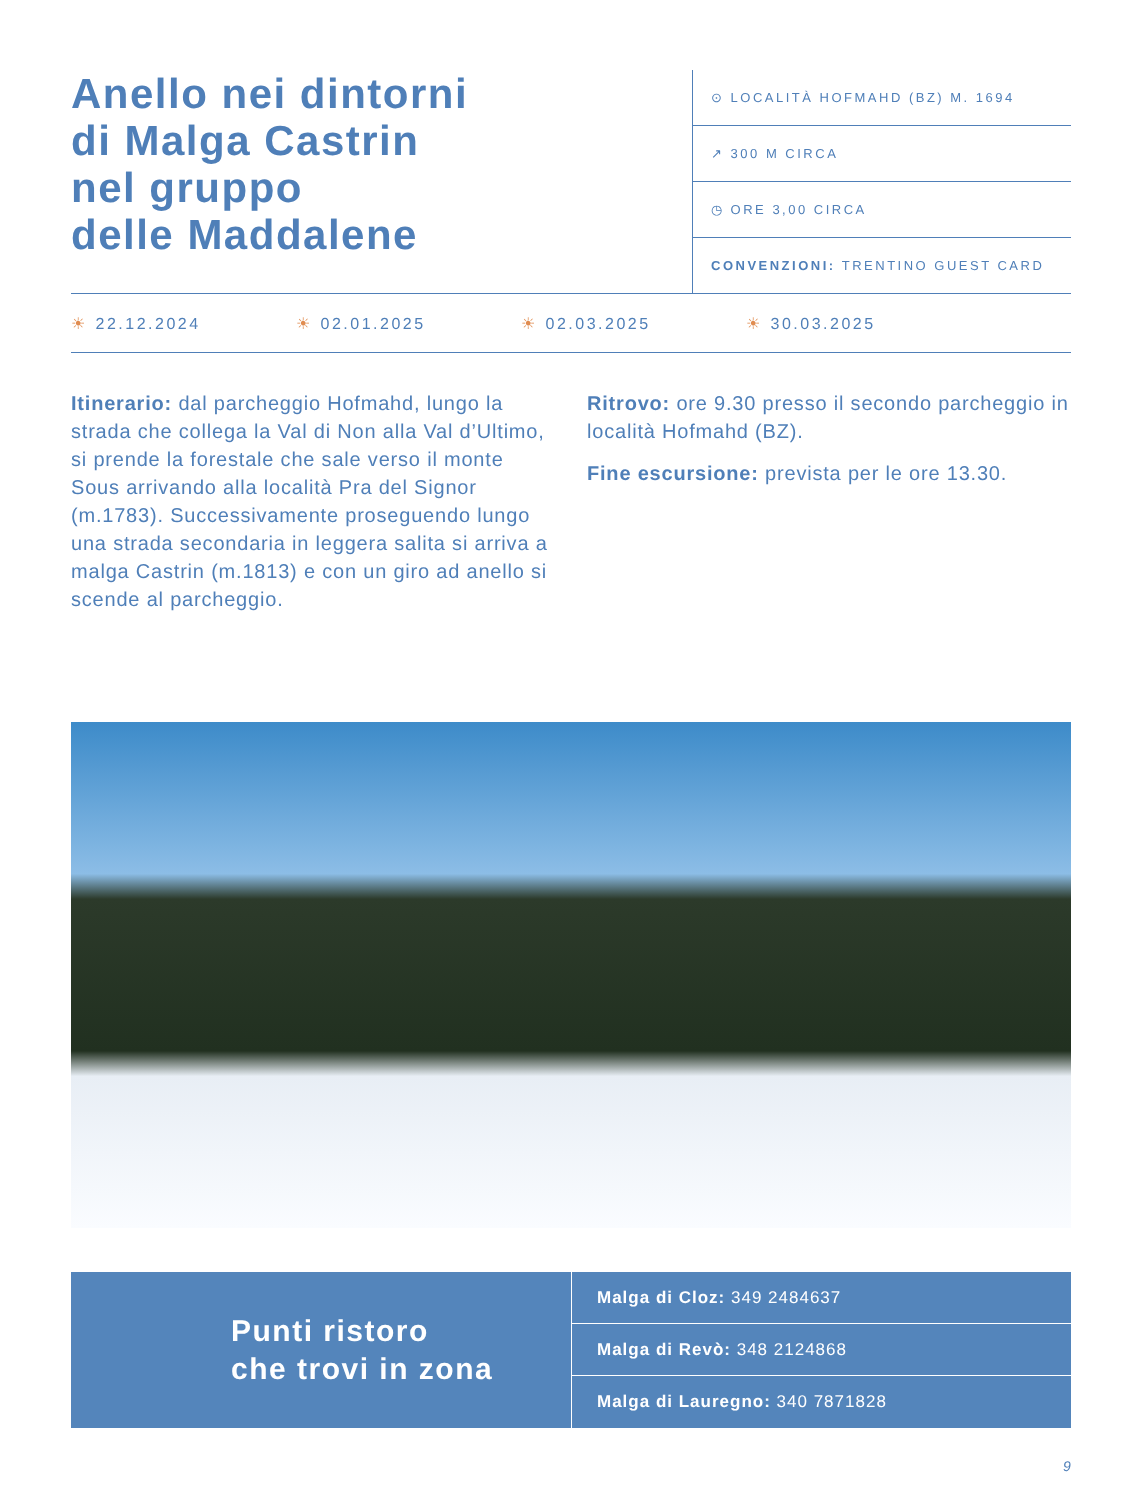Anello nei dintorni
di Malga Castrin
nel gruppo
delle Maddalene
⊙ LOCALITÀ HOFMAHD (BZ) M. 1694
↗ 300 M CIRCA
◷ ORE 3,00 CIRCA
CONVENZIONI: TRENTINO GUEST CARD
☀ 22.12.2024 ☀ 02.01.2025 ☀ 02.03.2025 ☀ 30.03.2025
Itinerario: dal parcheggio Hofmahd, lungo la strada che collega la Val di Non alla Val d’Ultimo, si prende la forestale che sale verso il monte Sous arrivando alla località Pra del Signor (m.1783). Successivamente proseguendo lungo una strada secondaria in leggera salita si arriva a malga Castrin (m.1813) e con un giro ad anello si scende al parcheggio.
Ritrovo: ore 9.30 presso il secondo parcheggio in località Hofmahd (BZ).
Fine escursione: prevista per le ore 13.30.
Punti ristoro
che trovi in zona
Malga di Cloz: 349 2484637
Malga di Revò: 348 2124868
Malga di Lauregno: 340 7871828
9